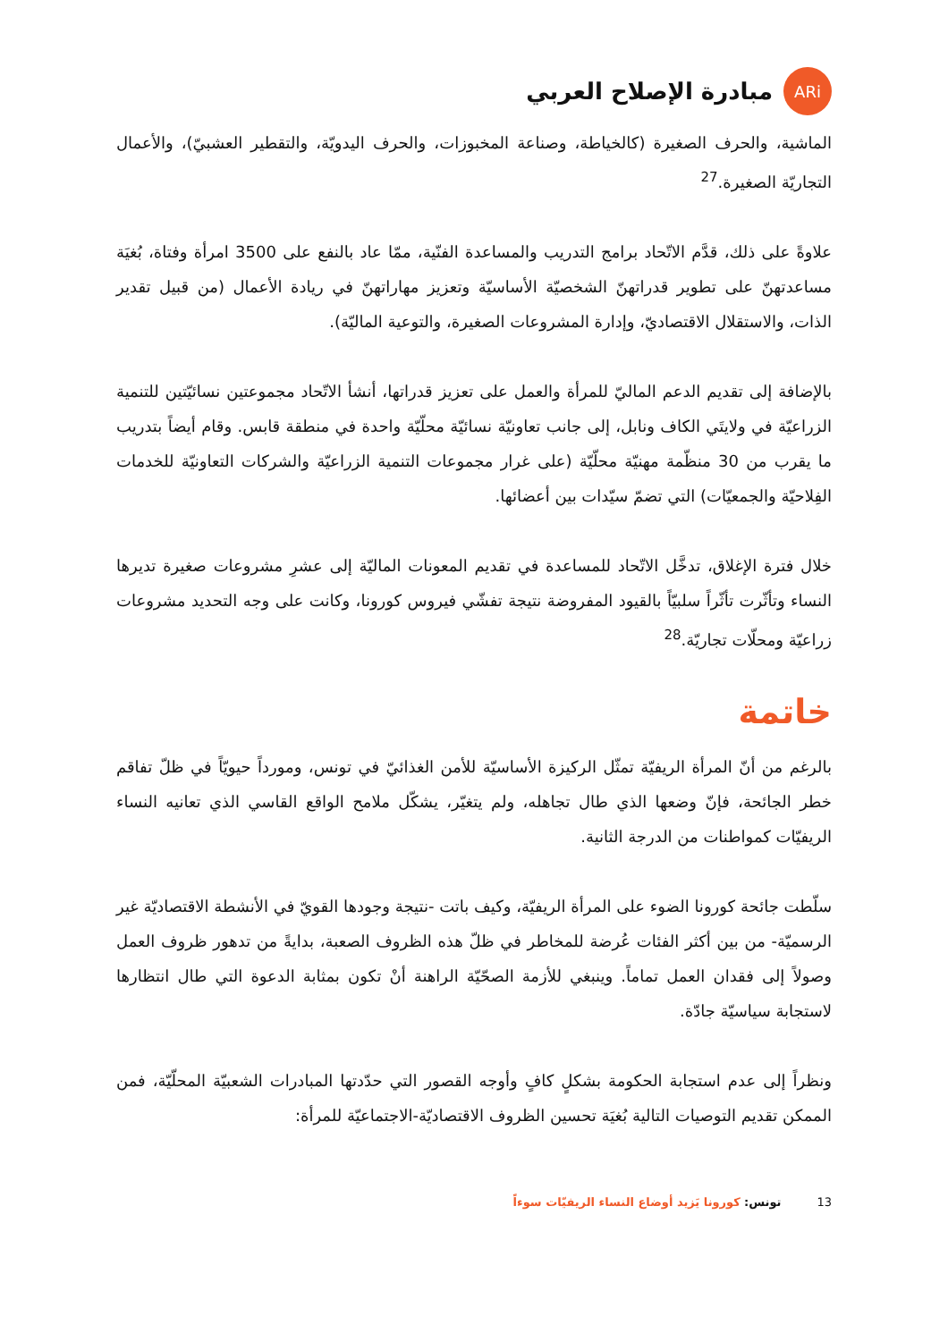ARi
مبادرة الإصلاح العربي
الماشية، والحرف الصغيرة (كالخياطة، وصناعة المخبوزات، والحرف اليدويّة، والتقطير العشبيّ)، والأعمال التجاريّة الصغيرة.<sup>27</sup>
علاوةً على ذلك، قدَّم الاتّحاد برامج التدريب والمساعدة الفنّية، ممّا عاد بالنفع على 3500 امرأة وفتاة، بُغيَة مساعدتهنّ على تطوير قدراتهنّ الشخصيّة الأساسيّة وتعزيز مهاراتهنّ في ريادة الأعمال (من قبيل تقدير الذات، والاستقلال الاقتصاديّ، وإدارة المشروعات الصغيرة، والتوعية الماليّة).
بالإضافة إلى تقديم الدعم الماليّ للمرأة والعمل على تعزيز قدراتها، أنشأ الاتّحاد مجموعتين نسائيّتين للتنمية الزراعيّة في ولايتَي الكاف ونابل، إلى جانب تعاونيّة نسائيّة محلّيّة واحدة في منطقة قابس. وقام أيضاً بتدريب ما يقرب من 30 منظّمة مهنيّة محلّيّة (على غرار مجموعات التنمية الزراعيّة والشركات التعاونيّة للخدمات الفِلاحيّة والجمعيّات) التي تضمّ سيّدات بين أعضائها.
خلال فترة الإغلاق، تدخَّل الاتّحاد للمساعدة في تقديم المعونات الماليّة إلى عشرِ مشروعات صغيرة تديرها النساء وتأثّرت تأثّراً سلبيّاً بالقيود المفروضة نتيجة تفشّي فيروس كورونا، وكانت على وجه التحديد مشروعات زراعيّة ومحلّات تجاريّة.<sup>28</sup>
خاتمة
بالرغم من أنّ المرأة الريفيّة تمثّل الركيزة الأساسيّة للأمن الغذائيّ في تونس، ومورداً حيويّاً في ظلّ تفاقم خطر الجائحة، فإنّ وضعها الذي طال تجاهله، ولم يتغيّر، يشكّل ملامح الواقع القاسي الذي تعانيه النساء الريفيّات كمواطنات من الدرجة الثانية.
سلّطت جائحة كورونا الضوء على المرأة الريفيّة، وكيف باتت -نتيجة وجودها القويّ في الأنشطة الاقتصاديّة غير الرسميّة- من بين أكثر الفئات عُرضة للمخاطر في ظلّ هذه الظروف الصعبة، بدايةً من تدهور ظروف العمل وصولاً إلى فقدان العمل تماماً. وينبغي للأزمة الصحّيّة الراهنة أنْ تكون بمثابة الدعوة التي طال انتظارها لاستجابة سياسيّة جادّة.
ونظراً إلى عدم استجابة الحكومة بشكلٍ كافٍ وأوجه القصور التي حدّدتها المبادرات الشعبيّة المحلّيّة، فمن الممكن تقديم التوصيات التالية بُغيَة تحسين الظروف الاقتصاديّة-الاجتماعيّة للمرأة:
13 تونس: كورونا يَزيد أوضاع النساء الريفيّات سوءاً